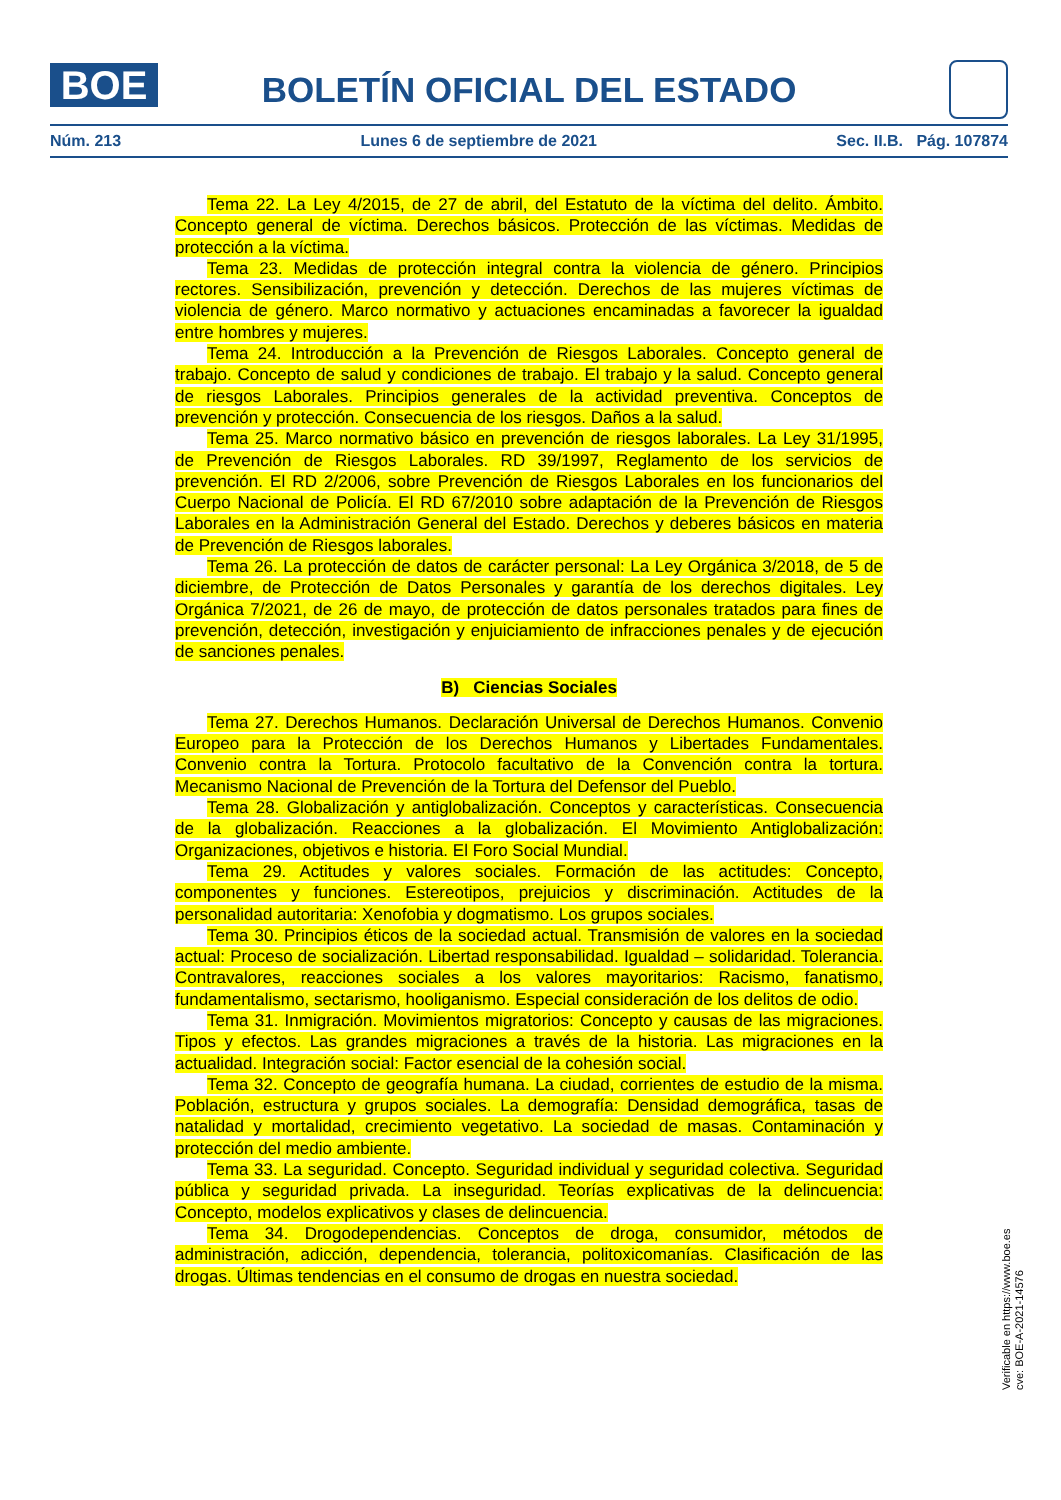BOE
BOLETÍN OFICIAL DEL ESTADO
Núm. 213 Lunes 6 de septiembre de 2021 Sec. II.B. Pág. 107874
Tema 22. La Ley 4/2015, de 27 de abril, del Estatuto de la víctima del delito. Ámbito. Concepto general de víctima. Derechos básicos. Protección de las víctimas. Medidas de protección a la víctima.
Tema 23. Medidas de protección integral contra la violencia de género. Principios rectores. Sensibilización, prevención y detección. Derechos de las mujeres víctimas de violencia de género. Marco normativo y actuaciones encaminadas a favorecer la igualdad entre hombres y mujeres.
Tema 24. Introducción a la Prevención de Riesgos Laborales. Concepto general de trabajo. Concepto de salud y condiciones de trabajo. El trabajo y la salud. Concepto general de riesgos Laborales. Principios generales de la actividad preventiva. Conceptos de prevención y protección. Consecuencia de los riesgos. Daños a la salud.
Tema 25. Marco normativo básico en prevención de riesgos laborales. La Ley 31/1995, de Prevención de Riesgos Laborales. RD 39/1997, Reglamento de los servicios de prevención. El RD 2/2006, sobre Prevención de Riesgos Laborales en los funcionarios del Cuerpo Nacional de Policía. El RD 67/2010 sobre adaptación de la Prevención de Riesgos Laborales en la Administración General del Estado. Derechos y deberes básicos en materia de Prevención de Riesgos laborales.
Tema 26. La protección de datos de carácter personal: La Ley Orgánica 3/2018, de 5 de diciembre, de Protección de Datos Personales y garantía de los derechos digitales. Ley Orgánica 7/2021, de 26 de mayo, de protección de datos personales tratados para fines de prevención, detección, investigación y enjuiciamiento de infracciones penales y de ejecución de sanciones penales.
B) Ciencias Sociales
Tema 27. Derechos Humanos. Declaración Universal de Derechos Humanos. Convenio Europeo para la Protección de los Derechos Humanos y Libertades Fundamentales. Convenio contra la Tortura. Protocolo facultativo de la Convención contra la tortura. Mecanismo Nacional de Prevención de la Tortura del Defensor del Pueblo.
Tema 28. Globalización y antiglobalización. Conceptos y características. Consecuencia de la globalización. Reacciones a la globalización. El Movimiento Antiglobalización: Organizaciones, objetivos e historia. El Foro Social Mundial.
Tema 29. Actitudes y valores sociales. Formación de las actitudes: Concepto, componentes y funciones. Estereotipos, prejuicios y discriminación. Actitudes de la personalidad autoritaria: Xenofobia y dogmatismo. Los grupos sociales.
Tema 30. Principios éticos de la sociedad actual. Transmisión de valores en la sociedad actual: Proceso de socialización. Libertad responsabilidad. Igualdad – solidaridad. Tolerancia. Contravalores, reacciones sociales a los valores mayoritarios: Racismo, fanatismo, fundamentalismo, sectarismo, hooliganismo. Especial consideración de los delitos de odio.
Tema 31. Inmigración. Movimientos migratorios: Concepto y causas de las migraciones. Tipos y efectos. Las grandes migraciones a través de la historia. Las migraciones en la actualidad. Integración social: Factor esencial de la cohesión social.
Tema 32. Concepto de geografía humana. La ciudad, corrientes de estudio de la misma. Población, estructura y grupos sociales. La demografía: Densidad demográfica, tasas de natalidad y mortalidad, crecimiento vegetativo. La sociedad de masas. Contaminación y protección del medio ambiente.
Tema 33. La seguridad. Concepto. Seguridad individual y seguridad colectiva. Seguridad pública y seguridad privada. La inseguridad. Teorías explicativas de la delincuencia: Concepto, modelos explicativos y clases de delincuencia.
Tema 34. Drogodependencias. Conceptos de droga, consumidor, métodos de administración, adicción, dependencia, tolerancia, politoxicomanías. Clasificación de las drogas. Últimas tendencias en el consumo de drogas en nuestra sociedad.
Verificable en https://www.boe.es
cve: BOE-A-2021-14576